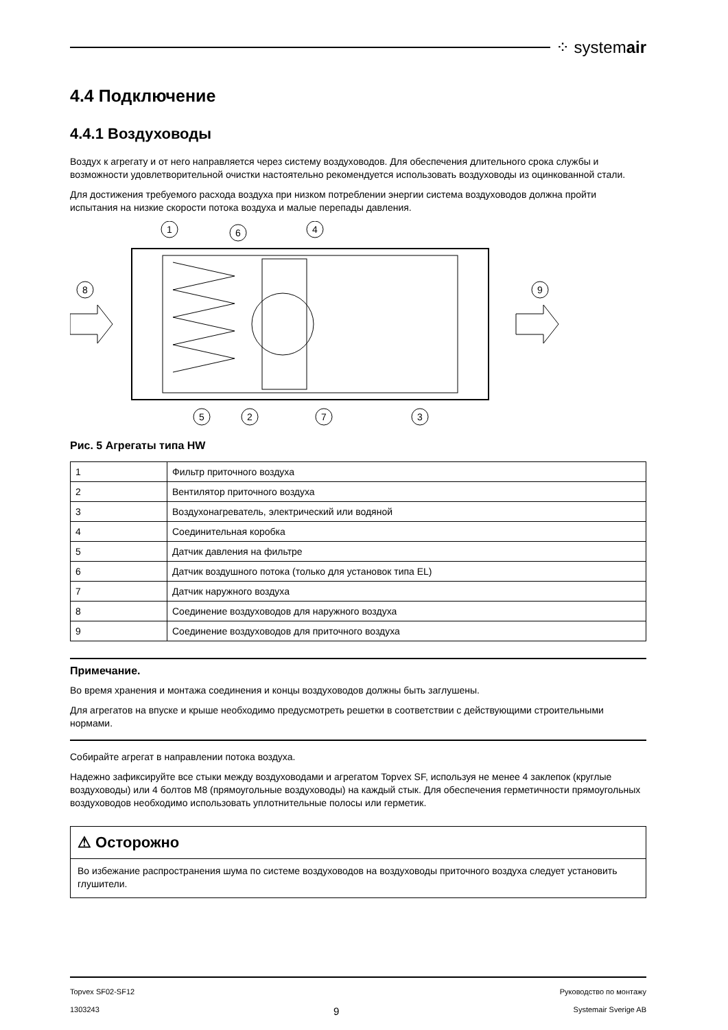⁘ systemair
4.4 Подключение
4.4.1 Воздуховоды
Воздух к агрегату и от него направляется через систему воздуховодов. Для обеспечения длительного срока службы и возможности удовлетворительной очистки настоятельно рекомендуется использовать воздуховоды из оцинкованной стали.
Для достижения требуемого расхода воздуха при низком потреблении энергии система воздуховодов должна пройти испытания на низкие скорости потока воздуха и малые перепады давления.
1
6
4
8
9
5
2
7
3
Рис. 5 Агрегаты типа HW
| 1 | Фильтр приточного воздуха |
| 2 | Вентилятор приточного воздуха |
| 3 | Воздухонагреватель, электрический или водяной |
| 4 | Соединительная коробка |
| 5 | Датчик давления на фильтре |
| 6 | Датчик воздушного потока (только для установок типа EL) |
| 7 | Датчик наружного воздуха |
| 8 | Соединение воздуховодов для наружного воздуха |
| 9 | Соединение воздуховодов для приточного воздуха |
Примечание.
Во время хранения и монтажа соединения и концы воздуховодов должны быть заглушены.
Для агрегатов на впуске и крыше необходимо предусмотреть решетки в соответствии с действующими строительными нормами.
Собирайте агрегат в направлении потока воздуха.
Надежно зафиксируйте все стыки между воздуховодами и агрегатом Topvex SF, используя не менее 4 заклепок (круглые воздуховоды) или 4 болтов M8 (прямоугольные воздуховоды) на каждый стык. Для обеспечения герметичности прямоугольных воздуховодов необходимо использовать уплотнительные полосы или герметик.
⚠ Осторожно
Во избежание распространения шума по системе воздуховодов на воздуховоды приточного воздуха следует установить глушители.
Topvex SF02-SF12 Руководство по монтажу
1303243 9 Systemair Sverige AB